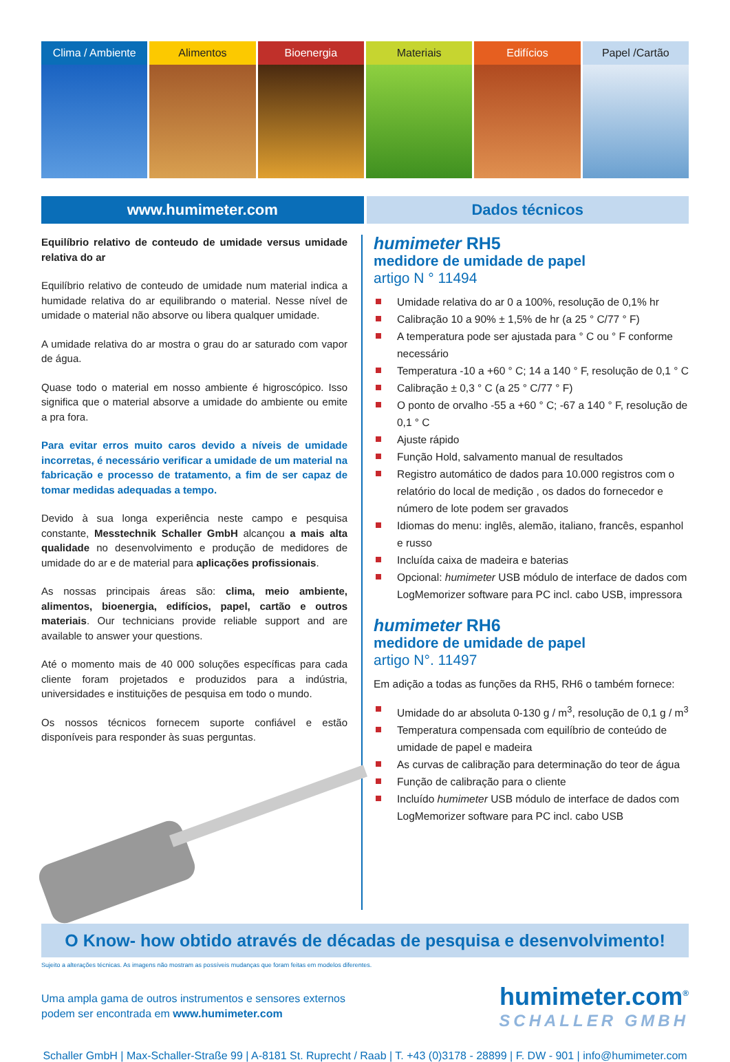Clima / Ambiente Alimentos Bioenergia Materiais Edifícios Papel /Cartão
www.humimeter.com Dados técnicos
Equilíbrio relativo de conteudo de umidade versus umidade relativa do ar
Equilíbrio relativo de conteudo de umidade num material indica a humidade relativa do ar equilibrando o material. Nesse nível de umidade o material não absorve ou libera qualquer umidade.
A umidade relativa do ar mostra o grau do ar saturado com vapor de água.
Quase todo o material em nosso ambiente é higroscópico. Isso significa que o material absorve a umidade do ambiente ou emite a pra fora.
Para evitar erros muito caros devido a níveis de umidade incorretas, é necessário verificar a umidade de um material na fabricação e processo de tratamento, a fim de ser capaz de tomar medidas adequadas a tempo.
Devido à sua longa experiência neste campo e pesquisa constante, Messtechnik Schaller GmbH alcançou a mais alta qualidade no desenvolvimento e produção de medidores de umidade do ar e de material para aplicações profissionais.
As nossas principais áreas são: clima, meio ambiente, alimentos, bioenergia, edifícios, papel, cartão e outros materiais. Our technicians provide reliable support and are available to answer your questions.
Até o momento mais de 40 000 soluções específicas para cada cliente foram projetados e produzidos para a indústria, universidades e instituições de pesquisa em todo o mundo.
Os nossos técnicos fornecem suporte confiável e estão disponíveis para responder às suas perguntas.
humimeter RH5
medidore de umidade de papel
artigo N ° 11494
Umidade relativa do ar 0 a 100%, resolução de 0,1% hr
Calibração 10 a 90% ± 1,5% de hr (a 25 ° C/77 ° F)
A temperatura pode ser ajustada para ° C ou ° F conforme necessário
Temperatura -10 a +60 ° C; 14 a 140 ° F, resolução de 0,1 ° C
Calibração ± 0,3 ° C (a 25 ° C/77 ° F)
O ponto de orvalho -55 a +60 ° C; -67 a 140 ° F, resolução de 0,1 ° C
Ajuste rápido
Função Hold, salvamento manual de resultados
Registro automático de dados para 10.000 registros com o relatório do local de medição , os dados do fornecedor e número de lote podem ser gravados
Idiomas do menu: inglês, alemão, italiano, francês, espanhol e russo
Incluída caixa de madeira e baterias
Opcional: humimeter USB módulo de interface de dados com LogMemorizer software para PC incl. cabo USB, impressora
humimeter RH6
medidore de umidade de papel
artigo N°. 11497
Em adição a todas as funções da RH5, RH6 o também fornece:
Umidade do ar absoluta 0-130 g / m<sup>3</sup>, resolução de 0,1 g / m<sup>3</sup>
Temperatura compensada com equilíbrio de conteúdo de umidade de papel e madeira
As curvas de calibração para determinação do teor de água
Função de calibração para o cliente
Incluído humimeter USB módulo de interface de dados com LogMemorizer software para PC incl. cabo USB
O Know- how obtido através de décadas de pesquisa e desenvolvimento!
Sujeito a alterações técnicas. As imagens não mostram as possíveis mudanças que foram feitas em modelos diferentes.
Uma ampla gama de outros instrumentos e sensores externos
podem ser encontrada em www.humimeter.com
humimeter.com<sup>®</sup>
SCHALLER GMBH
Schaller GmbH | Max-Schaller-Straße 99 | A-8181 St. Ruprecht / Raab | T. +43 (0)3178 - 28899 | F. DW - 901 | info@humimeter.com